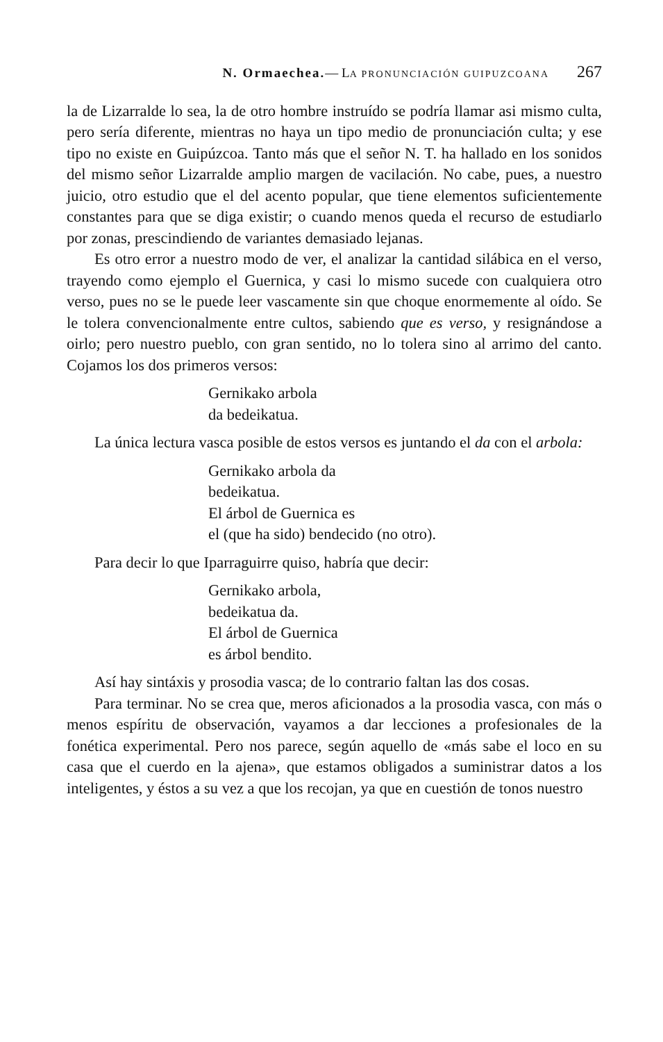N. Ormaechea.— LA PRONUNCIACIÓN GUIPUZCOANA 267
la de Lizarralde lo sea, la de otro hombre instruído se podría llamar asi mismo culta, pero sería diferente, mientras no haya un tipo medio de pronunciación culta; y ese tipo no existe en Guipúzcoa. Tanto más que el señor N. T. ha hallado en los sonidos del mismo señor Lizarralde amplio margen de vacilación. No cabe, pues, a nuestro juicio, otro estudio que el del acento popular, que tiene elementos suficientemente constantes para que se diga existir; o cuando menos queda el recurso de estudiarlo por zonas, prescindiendo de variantes demasiado lejanas.
Es otro error a nuestro modo de ver, el analizar la cantidad silábica en el verso, trayendo como ejemplo el Guernica, y casi lo mismo sucede con cualquiera otro verso, pues no se le puede leer vascamente sin que choque enormemente al oído. Se le tolera convencionalmente entre cultos, sabiendo que es verso, y resignándose a oirlo; pero nuestro pueblo, con gran sentido, no lo tolera sino al arrimo del canto. Cojamos los dos primeros versos:
Gernikako arbola
da bedeikatua.
La única lectura vasca posible de estos versos es juntando el da con el arbola:
Gernikako arbola da
bedeikatua.
El árbol de Guernica es
el (que ha sido) bendecido (no otro).
Para decir lo que Iparraguirre quiso, habría que decir:
Gernikako arbola,
bedeikatua da.
El árbol de Guernica
es árbol bendito.
Así hay sintáxis y prosodia vasca; de lo contrario faltan las dos cosas.
Para terminar. No se crea que, meros aficionados a la prosodia vasca, con más o menos espíritu de observación, vayamos a dar lecciones a profesionales de la fonética experimental. Pero nos parece, según aquello de «más sabe el loco en su casa que el cuerdo en la ajena», que estamos obligados a suministrar datos a los inteligentes, y éstos a su vez a que los recojan, ya que en cuestión de tonos nuestro